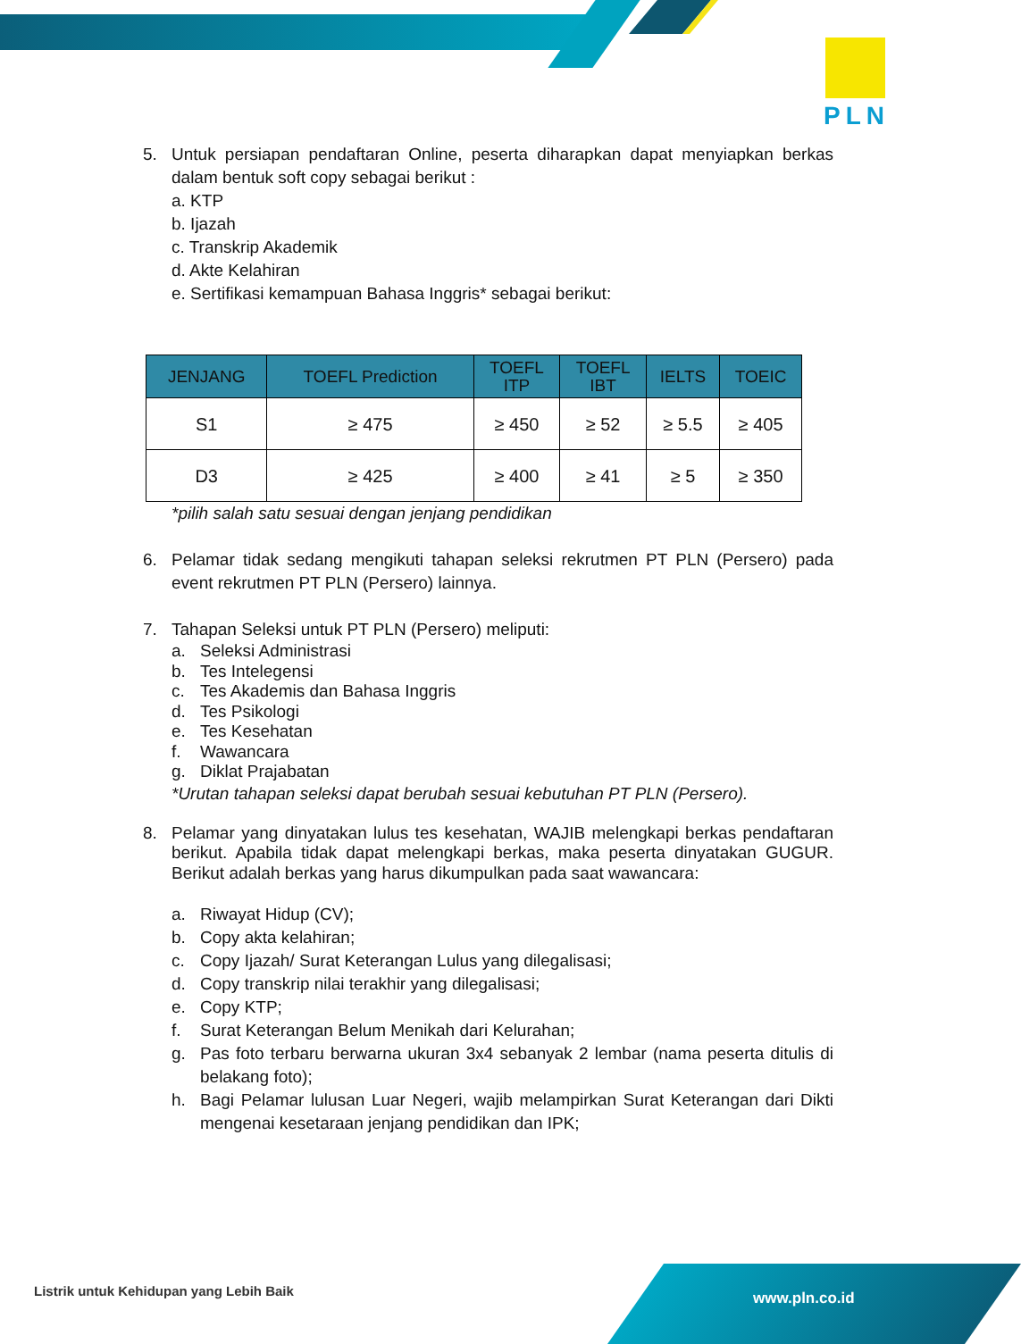PLN
5. Untuk persiapan pendaftaran Online, peserta diharapkan dapat menyiapkan berkas dalam bentuk soft copy sebagai berikut :
a. KTP
b. Ijazah
c. Transkrip Akademik
d. Akte Kelahiran
e. Sertifikasi kemampuan Bahasa Inggris* sebagai berikut:
| JENJANG | TOEFL Prediction | TOEFL ITP | TOEFL IBT | IELTS | TOEIC |
| --- | --- | --- | --- | --- | --- |
| S1 | ≥ 475 | ≥ 450 | ≥ 52 | ≥ 5.5 | ≥ 405 |
| D3 | ≥ 425 | ≥ 400 | ≥ 41 | ≥ 5 | ≥ 350 |
*pilih salah satu sesuai dengan jenjang pendidikan
6. Pelamar tidak sedang mengikuti tahapan seleksi rekrutmen PT PLN (Persero) pada event rekrutmen PT PLN (Persero) lainnya.
7. Tahapan Seleksi untuk PT PLN (Persero) meliputi:
a. Seleksi Administrasi
b. Tes Intelegensi
c. Tes Akademis dan Bahasa Inggris
d. Tes Psikologi
e. Tes Kesehatan
f. Wawancara
g. Diklat Prajabatan
*Urutan tahapan seleksi dapat berubah sesuai kebutuhan PT PLN (Persero).
8. Pelamar yang dinyatakan lulus tes kesehatan, WAJIB melengkapi berkas pendaftaran berikut. Apabila tidak dapat melengkapi berkas, maka peserta dinyatakan GUGUR. Berikut adalah berkas yang harus dikumpulkan pada saat wawancara:
a. Riwayat Hidup (CV);
b. Copy akta kelahiran;
c. Copy Ijazah/ Surat Keterangan Lulus yang dilegalisasi;
d. Copy transkrip nilai terakhir yang dilegalisasi;
e. Copy KTP;
f. Surat Keterangan Belum Menikah dari Kelurahan;
g. Pas foto terbaru berwarna ukuran 3x4 sebanyak 2 lembar (nama peserta ditulis di belakang foto);
h. Bagi Pelamar lulusan Luar Negeri, wajib melampirkan Surat Keterangan dari Dikti mengenai kesetaraan jenjang pendidikan dan IPK;
Listrik untuk Kehidupan yang Lebih Baik
www.pln.co.id